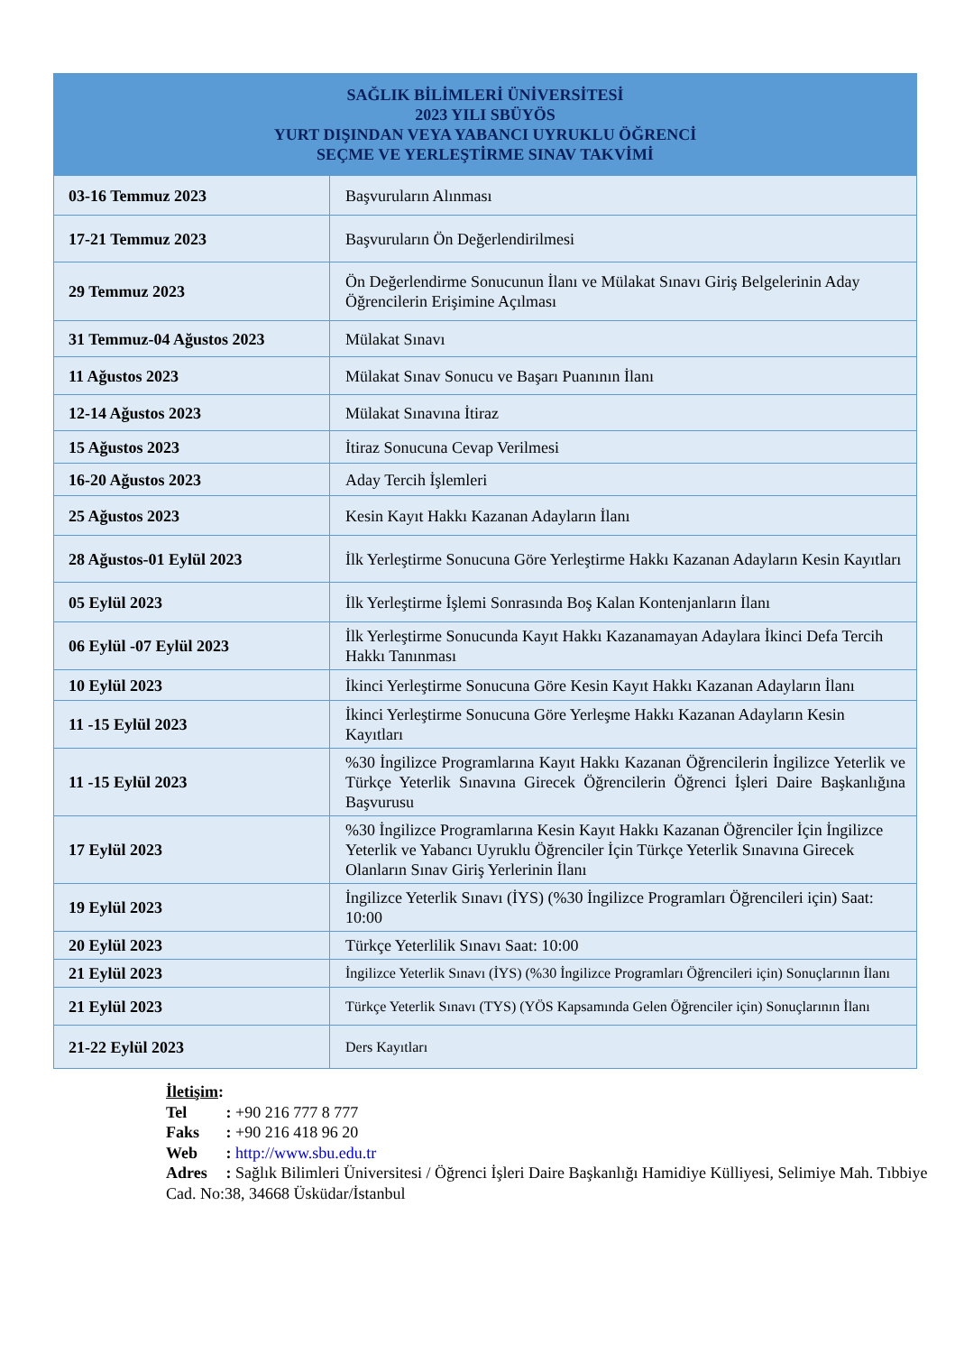| SAĞLIK BİLİMLERİ ÜNİVERSİTESİ 2023 YILI SBÜYÖS YURT DIŞINDAN VEYA YABANCI UYRUKLU ÖĞRENCİ SEÇME VE YERLEŞTİRME SINAV TAKVİMİ | |
| --- | --- |
| 03-16 Temmuz 2023 | Başvuruların Alınması |
| 17-21 Temmuz 2023 | Başvuruların Ön Değerlendirilmesi |
| 29 Temmuz 2023 | Ön Değerlendirme Sonucunun İlanı ve Mülakat Sınavı Giriş Belgelerinin Aday Öğrencilerin Erişimine Açılması |
| 31 Temmuz-04 Ağustos 2023 | Mülakat Sınavı |
| 11 Ağustos 2023 | Mülakat Sınav Sonucu ve Başarı Puanının İlanı |
| 12-14 Ağustos 2023 | Mülakat Sınavına İtiraz |
| 15 Ağustos 2023 | İtiraz Sonucuna Cevap Verilmesi |
| 16-20 Ağustos 2023 | Aday Tercih İşlemleri |
| 25 Ağustos 2023 | Kesin Kayıt Hakkı Kazanan Adayların İlanı |
| 28 Ağustos-01 Eylül 2023 | İlk Yerleştirme Sonucuna Göre Yerleştirme Hakkı Kazanan Adayların Kesin Kayıtları |
| 05 Eylül 2023 | İlk Yerleştirme İşlemi Sonrasında Boş Kalan Kontenjanların İlanı |
| 06 Eylül -07 Eylül 2023 | İlk Yerleştirme Sonucunda Kayıt Hakkı Kazanamayan Adaylara İkinci Defa Tercih Hakkı Tanınması |
| 10 Eylül 2023 | İkinci Yerleştirme Sonucuna Göre Kesin Kayıt Hakkı Kazanan Adayların İlanı |
| 11 -15 Eylül 2023 | İkinci Yerleştirme Sonucuna Göre Yerleşme Hakkı Kazanan Adayların Kesin Kayıtları |
| 11 -15 Eylül 2023 | %30 İngilizce Programlarına Kayıt Hakkı Kazanan Öğrencilerin İngilizce Yeterlik ve Türkçe Yeterlik Sınavına Girecek Öğrencilerin Öğrenci İşleri Daire Başkanlığına Başvurusu |
| 17 Eylül 2023 | %30 İngilizce Programlarına Kesin Kayıt Hakkı Kazanan Öğrenciler İçin İngilizce Yeterlik ve Yabancı Uyruklu Öğrenciler İçin Türkçe Yeterlik Sınavına Girecek Olanların Sınav Giriş Yerlerinin İlanı |
| 19 Eylül 2023 | İngilizce Yeterlik Sınavı (İYS) (%30 İngilizce Programları Öğrencileri için) Saat: 10:00 |
| 20 Eylül 2023 | Türkçe Yeterlilik Sınavı Saat: 10:00 |
| 21 Eylül 2023 | İngilizce Yeterlik Sınavı (İYS) (%30 İngilizce Programları Öğrencileri için) Sonuçlarının İlanı |
| 21 Eylül 2023 | Türkçe Yeterlik Sınavı (TYS) (YÖS Kapsamında Gelen Öğrenciler için) Sonuçlarının İlanı |
| 21-22 Eylül 2023 | Ders Kayıtları |
İletişim:
Tel : +90 216 777 8 777
Faks : +90 216 418 96 20
Web : http://www.sbu.edu.tr
Adres : Sağlık Bilimleri Üniversitesi / Öğrenci İşleri Daire Başkanlığı Hamidiye Külliyesi, Selimiye Mah. Tıbbiye Cad. No:38, 34668 Üsküdar/İstanbul